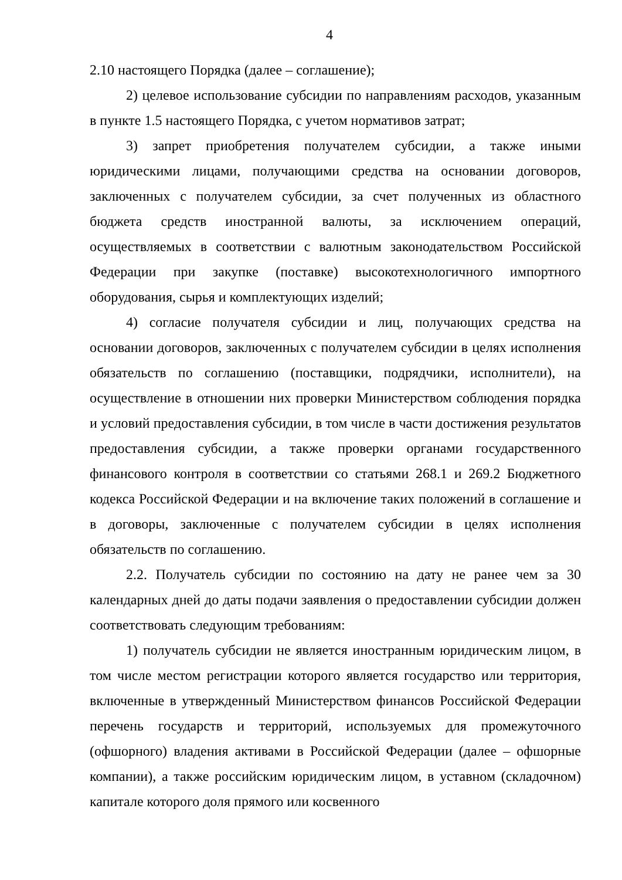4
2.10 настоящего Порядка (далее – соглашение);
2) целевое использование субсидии по направлениям расходов, указанным в пункте 1.5 настоящего Порядка, с учетом нормативов затрат;
3) запрет приобретения получателем субсидии, а также иными юридическими лицами, получающими средства на основании договоров, заключенных с получателем субсидии, за счет полученных из областного бюджета средств иностранной валюты, за исключением операций, осуществляемых в соответствии с валютным законодательством Российской Федерации при закупке (поставке) высокотехнологичного импортного оборудования, сырья и комплектующих изделий;
4) согласие получателя субсидии и лиц, получающих средства на основании договоров, заключенных с получателем субсидии в целях исполнения обязательств по соглашению (поставщики, подрядчики, исполнители), на осуществление в отношении них проверки Министерством соблюдения порядка и условий предоставления субсидии, в том числе в части достижения результатов предоставления субсидии, а также проверки органами государственного финансового контроля в соответствии со статьями 268.1 и 269.2 Бюджетного кодекса Российской Федерации и на включение таких положений в соглашение и в договоры, заключенные с получателем субсидии в целях исполнения обязательств по соглашению.
2.2. Получатель субсидии по состоянию на дату не ранее чем за 30 календарных дней до даты подачи заявления о предоставлении субсидии должен соответствовать следующим требованиям:
1) получатель субсидии не является иностранным юридическим лицом, в том числе местом регистрации которого является государство или территория, включенные в утвержденный Министерством финансов Российской Федерации перечень государств и территорий, используемых для промежуточного (офшорного) владения активами в Российской Федерации (далее – офшорные компании), а также российским юридическим лицом, в уставном (складочном) капитале которого доля прямого или косвенного